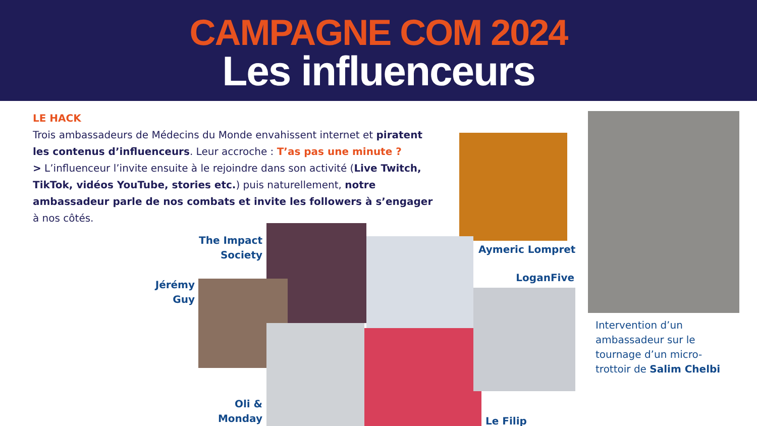CAMPAGNE COM 2024
Les influenceurs
LE HACK
Trois ambassadeurs de Médecins du Monde envahissent internet et piratent les contenus d’influenceurs. Leur accroche : T’as pas une minute ?
> L’influenceur l’invite ensuite à le rejoindre dans son activité (Live Twitch, TikTok, vidéos YouTube, stories etc.) puis naturellement, notre ambassadeur parle de nos combats et invite les followers à s’engager à nos côtés.
The Impact Society
Jérémy Guy
Oli & Monday
Aymeric Lompret
LoganFive
Le Filip
Intervention d’un ambassadeur sur le tournage d’un micro-trottoir de Salim Chelbi